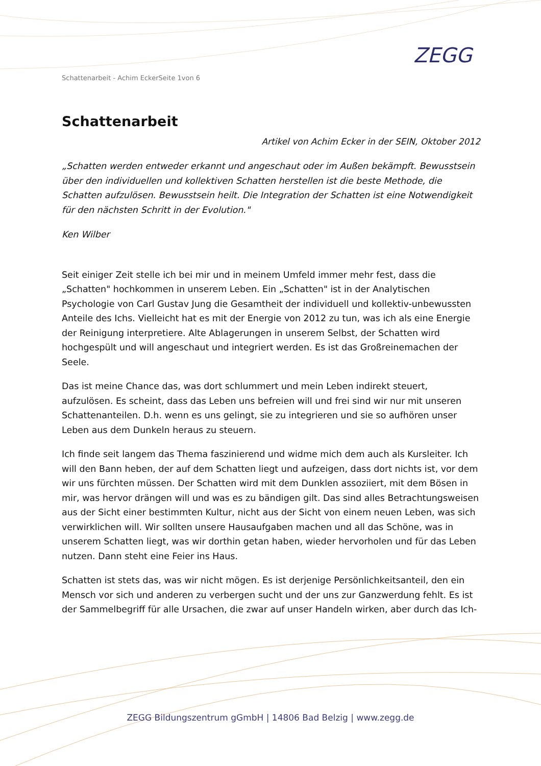Schattenarbeit - Achim EckerSeite 1von 6
ZEGG
Schattenarbeit
Artikel von Achim Ecker in der SEIN, Oktober 2012
„Schatten werden entweder erkannt und angeschaut oder im Außen bekämpft. Bewusstsein über den individuellen und kollektiven Schatten herstellen ist die beste Methode, die Schatten aufzulösen. Bewusstsein heilt. Die Integration der Schatten ist eine Notwendigkeit für den nächsten Schritt in der Evolution."
Ken Wilber
Seit einiger Zeit stelle ich bei mir und in meinem Umfeld immer mehr fest, dass die „Schatten" hochkommen in unserem Leben. Ein „Schatten" ist in der Analytischen Psychologie von Carl Gustav Jung die Gesamtheit der individuell und kollektiv-unbewussten Anteile des Ichs. Vielleicht hat es mit der Energie von 2012 zu tun, was ich als eine Energie der Reinigung interpretiere. Alte Ablagerungen in unserem Selbst, der Schatten wird hochgespült und will angeschaut und integriert werden. Es ist das Großreinemachen der Seele.
Das ist meine Chance das, was dort schlummert und mein Leben indirekt steuert, aufzulösen. Es scheint, dass das Leben uns befreien will und frei sind wir nur mit unseren Schattenanteilen. D.h. wenn es uns gelingt, sie zu integrieren und sie so aufhören unser Leben aus dem Dunkeln heraus zu steuern.
Ich finde seit langem das Thema faszinierend und widme mich dem auch als Kursleiter. Ich will den Bann heben, der auf dem Schatten liegt und aufzeigen, dass dort nichts ist, vor dem wir uns fürchten müssen. Der Schatten wird mit dem Dunklen assoziiert, mit dem Bösen in mir, was hervor drängen will und was es zu bändigen gilt. Das sind alles Betrachtungsweisen aus der Sicht einer bestimmten Kultur, nicht aus der Sicht von einem neuen Leben, was sich verwirklichen will. Wir sollten unsere Hausaufgaben machen und all das Schöne, was in unserem Schatten liegt, was wir dorthin getan haben, wieder hervorholen und für das Leben nutzen. Dann steht eine Feier ins Haus.
Schatten ist stets das, was wir nicht mögen. Es ist derjenige Persönlichkeitsanteil, den ein Mensch vor sich und anderen zu verbergen sucht und der uns zur Ganzwerdung fehlt. Es ist der Sammelbegriff für alle Ursachen, die zwar auf unser Handeln wirken, aber durch das Ich-
ZEGG Bildungszentrum gGmbH | 14806 Bad Belzig | www.zegg.de